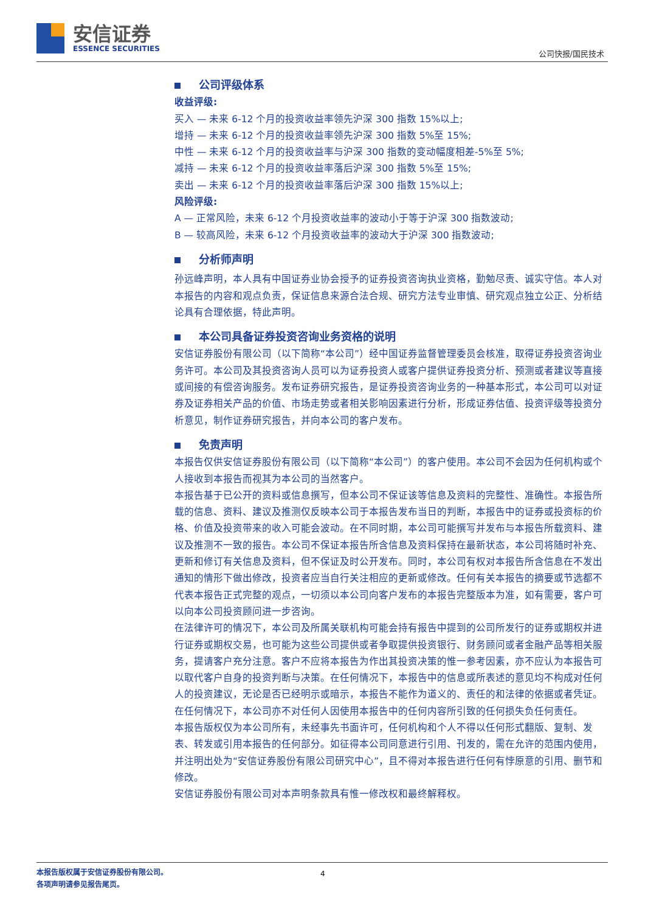安信证券
ESSENCE SECURITIES
公司快报/国民技术
公司评级体系
收益评级:
买入 — 未来 6-12 个月的投资收益率领先沪深 300 指数 15%以上;
增持 — 未来 6-12 个月的投资收益率领先沪深 300 指数 5%至 15%;
中性 — 未来 6-12 个月的投资收益率与沪深 300 指数的变动幅度相差-5%至 5%;
减持 — 未来 6-12 个月的投资收益率落后沪深 300 指数 5%至 15%;
卖出 — 未来 6-12 个月的投资收益率落后沪深 300 指数 15%以上;
风险评级:
A — 正常风险，未来 6-12 个月投资收益率的波动小于等于沪深 300 指数波动;
B — 较高风险，未来 6-12 个月投资收益率的波动大于沪深 300 指数波动;
分析师声明
孙远峰声明，本人具有中国证券业协会授予的证券投资咨询执业资格，勤勉尽责、诚实守信。本人对本报告的内容和观点负责，保证信息来源合法合规、研究方法专业审慎、研究观点独立公正、分析结论具有合理依据，特此声明。
本公司具备证券投资咨询业务资格的说明
安信证券股份有限公司（以下简称“本公司”）经中国证券监督管理委员会核准，取得证券投资咨询业务许可。本公司及其投资咨询人员可以为证券投资人或客户提供证券投资分析、预测或者建议等直接或间接的有偿咨询服务。发布证券研究报告，是证券投资咨询业务的一种基本形式，本公司可以对证券及证券相关产品的价值、市场走势或者相关影响因素进行分析，形成证券估值、投资评级等投资分析意见，制作证券研究报告，并向本公司的客户发布。
免责声明
本报告仅供安信证券股份有限公司（以下简称“本公司”）的客户使用。本公司不会因为任何机构或个人接收到本报告而视其为本公司的当然客户。
本报告基于已公开的资料或信息撰写，但本公司不保证该等信息及资料的完整性、准确性。本报告所载的信息、资料、建议及推测仅反映本公司于本报告发布当日的判断，本报告中的证券或投资标的价格、价值及投资带来的收入可能会波动。在不同时期，本公司可能撰写并发布与本报告所载资料、建议及推测不一致的报告。本公司不保证本报告所含信息及资料保持在最新状态，本公司将随时补充、更新和修订有关信息及资料，但不保证及时公开发布。同时，本公司有权对本报告所含信息在不发出通知的情形下做出修改，投资者应当自行关注相应的更新或修改。任何有关本报告的摘要或节选都不代表本报告正式完整的观点，一切须以本公司向客户发布的本报告完整版本为准，如有需要，客户可以向本公司投资顾问进一步咨询。
在法律许可的情况下，本公司及所属关联机构可能会持有报告中提到的公司所发行的证券或期权并进行证券或期权交易，也可能为这些公司提供或者争取提供投资银行、财务顾问或者金融产品等相关服务，提请客户充分注意。客户不应将本报告为作出其投资决策的惟一参考因素，亦不应认为本报告可以取代客户自身的投资判断与决策。在任何情况下，本报告中的信息或所表述的意见均不构成对任何人的投资建议，无论是否已经明示或暗示，本报告不能作为道义的、责任的和法律的依据或者凭证。在任何情况下，本公司亦不对任何人因使用本报告中的任何内容所引致的任何损失负任何责任。
本报告版权仅为本公司所有，未经事先书面许可，任何机构和个人不得以任何形式翻版、复制、发表、转发或引用本报告的任何部分。如征得本公司同意进行引用、刊发的，需在允许的范围内使用，并注明出处为“安信证券股份有限公司研究中心”，且不得对本报告进行任何有悖原意的引用、删节和修改。
安信证券股份有限公司对本声明条款具有惟一修改权和最终解释权。
本报告版权属于安信证券股份有限公司。 4
各项声明请参见报告尾页。